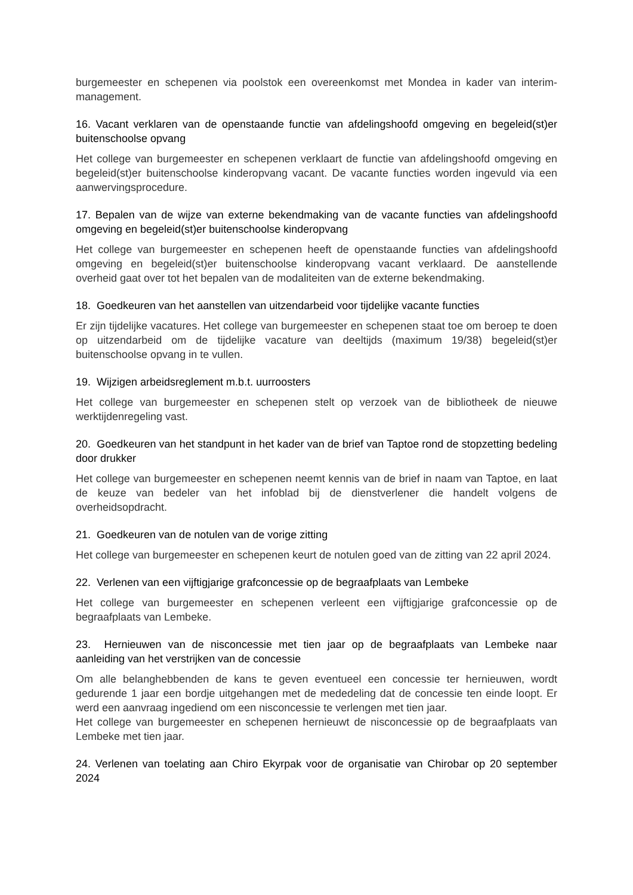burgemeester en schepenen via poolstok een overeenkomst met Mondea in kader van interim-management.
16. Vacant verklaren van de openstaande functie van afdelingshoofd omgeving en begeleid(st)er buitenschoolse opvang
Het college van burgemeester en schepenen verklaart de functie van afdelingshoofd omgeving en begeleid(st)er buitenschoolse kinderopvang vacant. De vacante functies worden ingevuld via een aanwervingsprocedure.
17. Bepalen van de wijze van externe bekendmaking van de vacante functies van afdelingshoofd omgeving en begeleid(st)er buitenschoolse kinderopvang
Het college van burgemeester en schepenen heeft de openstaande functies van afdelingshoofd omgeving en begeleid(st)er buitenschoolse kinderopvang vacant verklaard. De aanstellende overheid gaat over tot het bepalen van de modaliteiten van de externe bekendmaking.
18. Goedkeuren van het aanstellen van uitzendarbeid voor tijdelijke vacante functies
Er zijn tijdelijke vacatures. Het college van burgemeester en schepenen staat toe om beroep te doen op uitzendarbeid om de tijdelijke vacature van deeltijds (maximum 19/38) begeleid(st)er buitenschoolse opvang in te vullen.
19. Wijzigen arbeidsreglement m.b.t. uurroosters
Het college van burgemeester en schepenen stelt op verzoek van de bibliotheek de nieuwe werktijdenregeling vast.
20. Goedkeuren van het standpunt in het kader van de brief van Taptoe rond de stopzetting bedeling door drukker
Het college van burgemeester en schepenen neemt kennis van de brief in naam van Taptoe, en laat de keuze van bedeler van het infoblad bij de dienstverlener die handelt volgens de overheidsopdracht.
21. Goedkeuren van de notulen van de vorige zitting
Het college van burgemeester en schepenen keurt de notulen goed van de zitting van 22 april 2024.
22. Verlenen van een vijftigjarige grafconcessie op de begraafplaats van Lembeke
Het college van burgemeester en schepenen verleent een vijftigjarige grafconcessie op de begraafplaats van Lembeke.
23. Hernieuwen van de nisconcessie met tien jaar op de begraafplaats van Lembeke naar aanleiding van het verstrijken van de concessie
Om alle belanghebbenden de kans te geven eventueel een concessie ter hernieuwen, wordt gedurende 1 jaar een bordje uitgehangen met de mededeling dat de concessie ten einde loopt. Er werd een aanvraag ingediend om een nisconcessie te verlengen met tien jaar.
Het college van burgemeester en schepenen hernieuwt de nisconcessie op de begraafplaats van Lembeke met tien jaar.
24. Verlenen van toelating aan Chiro Ekyrpak voor de organisatie van Chirobar op 20 september 2024